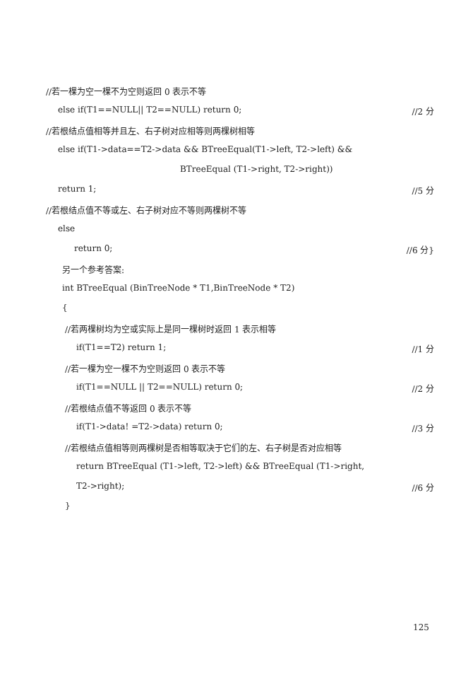//若一棵为空一棵不为空则返回 0 表示不等
else if(T1==NULL|| T2==NULL) return 0; //2 分
//若根结点值相等并且左、右子树对应相等则两棵树相等
else if(T1->data==T2->data && BTreeEqual(T1->left, T2->left) &&
BTreeEqual (T1->right, T2->right))
return 1; //5 分
//若根结点值不等或左、右子树对应不等则两棵树不等
else
return 0; //6 分}
另一个参考答案:
int BTreeEqual (BinTreeNode * T1,BinTreeNode * T2)
{
//若两棵树均为空或实际上是同一棵树时返回 1 表示相等
if(T1==T2) return 1; //1 分
//若一棵为空一棵不为空则返回 0 表示不等
if(T1==NULL || T2==NULL) return 0; //2 分
//若根结点值不等返回 0 表示不等
if(T1->data! =T2->data) return 0; //3 分
//若根结点值相等则两棵树是否相等取决于它们的左、右子树是否对应相等
return BTreeEqual (T1->left, T2->left) && BTreeEqual (T1->right,
T2->right); //6 分
}
125